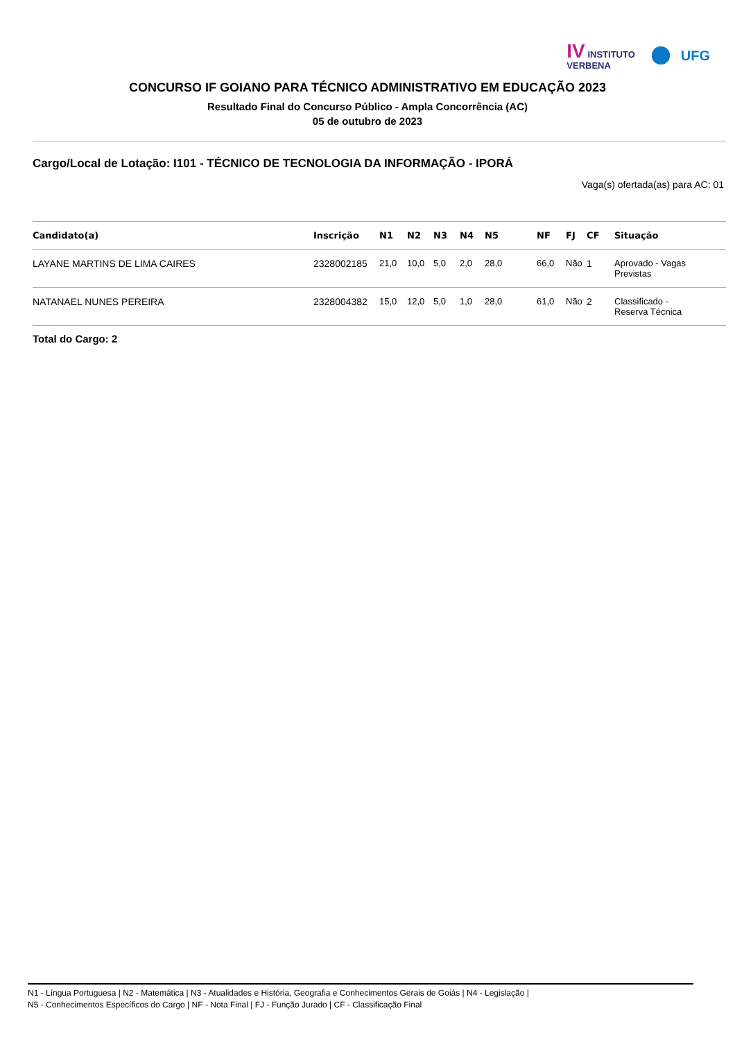IV INSTITUTO
VERBENA
UFG
CONCURSO IF GOIANO PARA TÉCNICO ADMINISTRATIVO EM EDUCAÇÃO 2023
Resultado Final do Concurso Público - Ampla Concorrência (AC)
05 de outubro de 2023
Cargo/Local de Lotação: I101 - TÉCNICO DE TECNOLOGIA DA INFORMAÇÃO - IPORÁ
Vaga(s) ofertada(as) para AC: 01
| Candidato(a) | Inscrição | N1 | N2 | N3 | N4 | N5 | NF | FJ | CF | Situação |
| --- | --- | --- | --- | --- | --- | --- | --- | --- | --- | --- |
| LAYANE MARTINS DE LIMA CAIRES | 2328002185 | 21,0 | 10,0 | 5,0 | 2,0 | 28,0 | 66,0 | Não | 1 | Aprovado - Vagas Previstas |
| NATANAEL NUNES PEREIRA | 2328004382 | 15,0 | 12,0 | 5,0 | 1,0 | 28,0 | 61,0 | Não | 2 | Classificado - Reserva Técnica |
Total do Cargo: 2
N1 - Língua Portuguesa | N2 - Matemática | N3 - Atualidades e História, Geografia e Conhecimentos Gerais de Goiás | N4 - Legislação |
N5 - Conhecimentos Específicos do Cargo | NF - Nota Final | FJ - Função Jurado | CF - Classificação Final